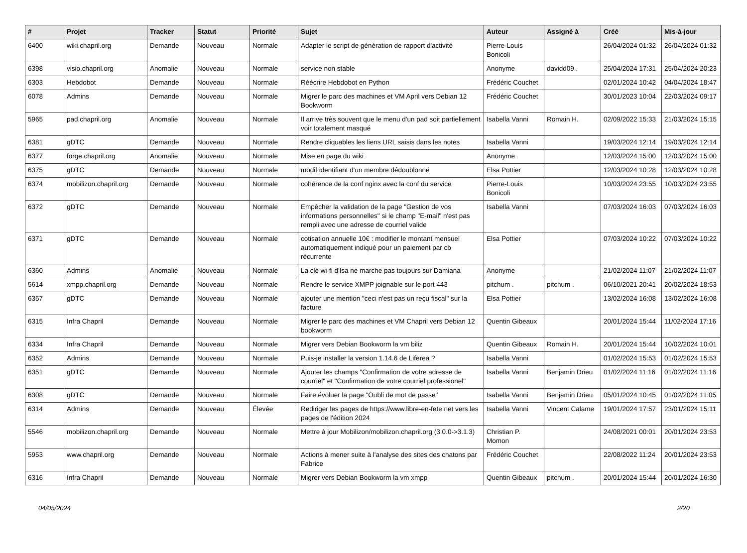| # | Projet | Tracker | Statut | Priorité | Sujet | Auteur | Assigné à | Créé | Mis-à-jour |
| --- | --- | --- | --- | --- | --- | --- | --- | --- | --- |
| 6400 | wiki.chapril.org | Demande | Nouveau | Normale | Adapter le script de génération de rapport d'activité | Pierre-Louis Bonicoli | | 26/04/2024 01:32 | 26/04/2024 01:32 |
| 6398 | visio.chapril.org | Anomalie | Nouveau | Normale | service non stable | Anonyme | davidd09 . | 25/04/2024 17:31 | 25/04/2024 20:23 |
| 6303 | Hebdobot | Demande | Nouveau | Normale | Réécrire Hebdobot en Python | Frédéric Couchet | | 02/01/2024 10:42 | 04/04/2024 18:47 |
| 6078 | Admins | Demande | Nouveau | Normale | Migrer le parc des machines et VM April vers Debian 12 Bookworm | Frédéric Couchet | | 30/01/2023 10:04 | 22/03/2024 09:17 |
| 5965 | pad.chapril.org | Anomalie | Nouveau | Normale | Il arrive très souvent que le menu d'un pad soit partiellement voir totalement masqué | Isabella Vanni | Romain H. | 02/09/2022 15:33 | 21/03/2024 15:15 |
| 6381 | gDTC | Demande | Nouveau | Normale | Rendre cliquables les liens URL saisis dans les notes | Isabella Vanni | | 19/03/2024 12:14 | 19/03/2024 12:14 |
| 6377 | forge.chapril.org | Anomalie | Nouveau | Normale | Mise en page du wiki | Anonyme | | 12/03/2024 15:00 | 12/03/2024 15:00 |
| 6375 | gDTC | Demande | Nouveau | Normale | modif identifiant d'un membre dédoublonné | Elsa Pottier | | 12/03/2024 10:28 | 12/03/2024 10:28 |
| 6374 | mobilizon.chapril.org | Demande | Nouveau | Normale | cohérence de la conf nginx avec la conf du service | Pierre-Louis Bonicoli | | 10/03/2024 23:55 | 10/03/2024 23:55 |
| 6372 | gDTC | Demande | Nouveau | Normale | Empêcher la validation de la page "Gestion de vos informations personnelles" si le champ "E-mail" n'est pas rempli avec une adresse de courriel valide | Isabella Vanni | | 07/03/2024 16:03 | 07/03/2024 16:03 |
| 6371 | gDTC | Demande | Nouveau | Normale | cotisation annuelle 10€ : modifier le montant mensuel automatiquement indiqué pour un paiement par cb récurrente | Elsa Pottier | | 07/03/2024 10:22 | 07/03/2024 10:22 |
| 6360 | Admins | Anomalie | Nouveau | Normale | La clé wi-fi d'Isa ne marche pas toujours sur Damiana | Anonyme | | 21/02/2024 11:07 | 21/02/2024 11:07 |
| 5614 | xmpp.chapril.org | Demande | Nouveau | Normale | Rendre le service XMPP joignable sur le port 443 | pitchum . | pitchum . | 06/10/2021 20:41 | 20/02/2024 18:53 |
| 6357 | gDTC | Demande | Nouveau | Normale | ajouter une mention "ceci n'est pas un reçu fiscal" sur la facture | Elsa Pottier | | 13/02/2024 16:08 | 13/02/2024 16:08 |
| 6315 | Infra Chapril | Demande | Nouveau | Normale | Migrer le parc des machines et VM Chapril vers Debian 12 bookworm | Quentin Gibeaux | | 20/01/2024 15:44 | 11/02/2024 17:16 |
| 6334 | Infra Chapril | Demande | Nouveau | Normale | Migrer vers Debian Bookworm la vm biliz | Quentin Gibeaux | Romain H. | 20/01/2024 15:44 | 10/02/2024 10:01 |
| 6352 | Admins | Demande | Nouveau | Normale | Puis-je installer la version 1.14.6 de Liferea ? | Isabella Vanni | | 01/02/2024 15:53 | 01/02/2024 15:53 |
| 6351 | gDTC | Demande | Nouveau | Normale | Ajouter les champs "Confirmation de votre adresse de courriel" et "Confirmation de votre courriel professionel" | Isabella Vanni | Benjamin Drieu | 01/02/2024 11:16 | 01/02/2024 11:16 |
| 6308 | gDTC | Demande | Nouveau | Normale | Faire évoluer la page "Oubli de mot de passe" | Isabella Vanni | Benjamin Drieu | 05/01/2024 10:45 | 01/02/2024 11:05 |
| 6314 | Admins | Demande | Nouveau | Élevée | Rediriger les pages de https://www.libre-en-fete.net vers les pages de l'édition 2024 | Isabella Vanni | Vincent Calame | 19/01/2024 17:57 | 23/01/2024 15:11 |
| 5546 | mobilizon.chapril.org | Demande | Nouveau | Normale | Mettre à jour Mobilizon/mobilizon.chapril.org (3.0.0->3.1.3) | Christian P. Momon | | 24/08/2021 00:01 | 20/01/2024 23:53 |
| 5953 | www.chapril.org | Demande | Nouveau | Normale | Actions à mener suite à l'analyse des sites des chatons par Fabrice | Frédéric Couchet | | 22/08/2022 11:24 | 20/01/2024 23:53 |
| 6316 | Infra Chapril | Demande | Nouveau | Normale | Migrer vers Debian Bookworm la vm xmpp | Quentin Gibeaux | pitchum . | 20/01/2024 15:44 | 20/01/2024 16:30 |
04/05/2024 2/20